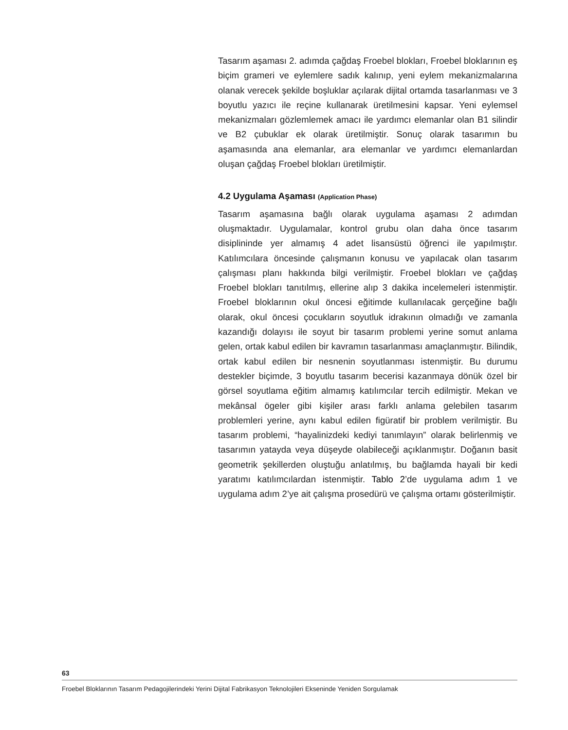Tasarım aşaması 2. adımda çağdaş Froebel blokları, Froebel bloklarının eş biçim grameri ve eylemlere sadık kalınıp, yeni eylem mekanizmalarına olanak verecek şekilde boşluklar açılarak dijital ortamda tasarlanması ve 3 boyutlu yazıcı ile reçine kullanarak üretilmesini kapsar. Yeni eylemsel mekanizmaları gözlemlemek amacı ile yardımcı elemanlar olan B1 silindir ve B2 çubuklar ek olarak üretilmiştir. Sonuç olarak tasarımın bu aşamasında ana elemanlar, ara elemanlar ve yardımcı elemanlardan oluşan çağdaş Froebel blokları üretilmiştir.
4.2 Uygulama Aşaması (Application Phase)
Tasarım aşamasına bağlı olarak uygulama aşaması 2 adımdan oluşmaktadır. Uygulamalar, kontrol grubu olan daha önce tasarım disiplininde yer almamış 4 adet lisansüstü öğrenci ile yapılmıştır. Katılımcılara öncesinde çalışmanın konusu ve yapılacak olan tasarım çalışması planı hakkında bilgi verilmiştir. Froebel blokları ve çağdaş Froebel blokları tanıtılmış, ellerine alıp 3 dakika incelemeleri istenmiştir. Froebel bloklarının okul öncesi eğitimde kullanılacak gerçeğine bağlı olarak, okul öncesi çocukların soyutluk idrakının olmadığı ve zamanla kazandığı dolayısı ile soyut bir tasarım problemi yerine somut anlama gelen, ortak kabul edilen bir kavramın tasarlanması amaçlanmıştır. Bilindik, ortak kabul edilen bir nesnenin soyutlanması istenmiştir. Bu durumu destekler biçimde, 3 boyutlu tasarım becerisi kazanmaya dönük özel bir görsel soyutlama eğitim almamış katılımcılar tercih edilmiştir. Mekan ve mekânsal ögeler gibi kişiler arası farklı anlama gelebilen tasarım problemleri yerine, aynı kabul edilen figüratif bir problem verilmiştir. Bu tasarım problemi, “hayalinizdeki kediyi tanımlayın” olarak belirlenmiş ve tasarımın yatayda veya düşeyde olabileceği açıklanmıştır. Doğanın basit geometrik şekillerden oluştuğu anlatılmış, bu bağlamda hayali bir kedi yaratımı katılımcılardan istenmiştir. Tablo 2’de uygulama adım 1 ve uygulama adım 2’ye ait çalışma prosedürü ve çalışma ortamı gösterilmiştir.
63
Froebel Bloklarının Tasarım Pedagojilerindeki Yerini Dijital Fabrikasyon Teknolojileri Ekseninde Yeniden Sorgulamak